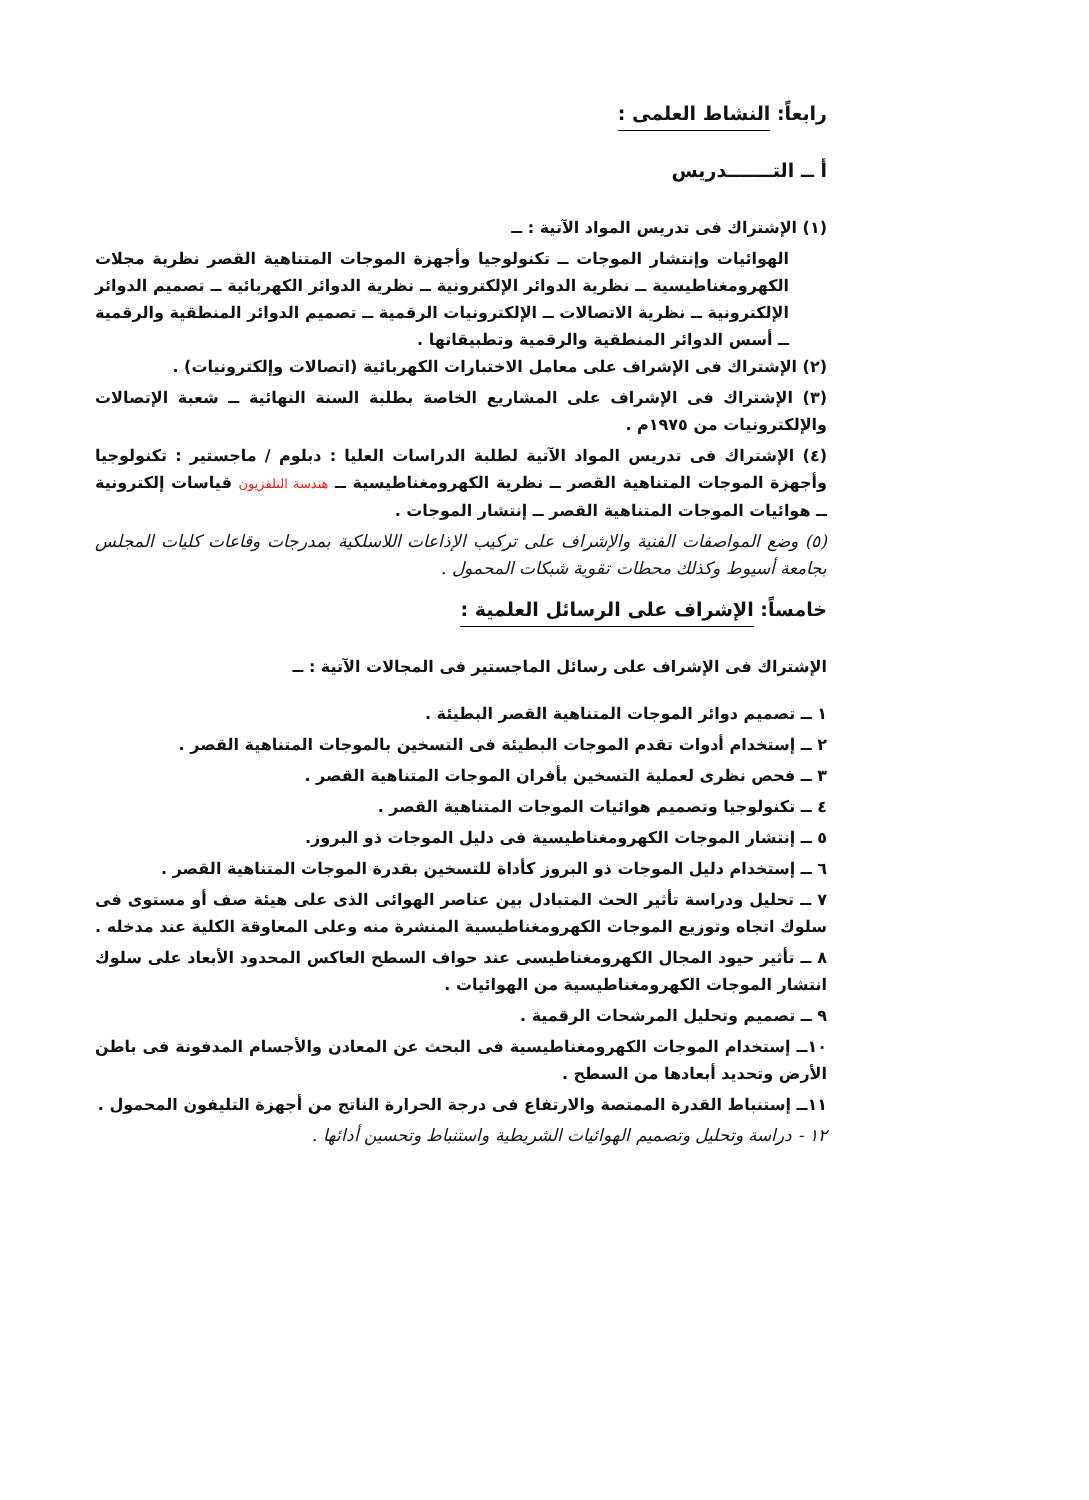رابعاً: النشاط العلمى :
أ ــ التـــــــدريس
(١) الإشتراك فى تدريس المواد الآتية : ــ
الهوائيات وإنتشار الموجات ــ تكنولوجيا وأجهزة الموجات المتناهية القصر نظرية مجلات الكهرومغناطيسية ــ نظرية الدوائر الإلكترونية ــ نظرية الدوائر الكهربائية ــ تصميم الدوائر الإلكترونية ــ نظرية الاتصالات ــ الإلكترونيات الرقمية ــ تصميم الدوائر المنطقية والرقمية ــ أسس الدوائر المنطقية والرقمية وتطبيقاتها .
(٢) الإشتراك فى الإشراف على معامل الاختبارات الكهربائية (اتصالات وإلكترونيات) .
(٣) الإشتراك فى الإشراف على المشاريع الخاصة بطلبة السنة النهائية ــ شعبة الإتصالات والإلكترونيات من ١٩٧٥م .
(٤) الإشتراك فى تدريس المواد الآتية لطلبة الدراسات العليا : دبلوم / ماجستير : تكنولوجيا وأجهزة الموجات المتناهية القصر ــ نظرية الكهرومغناطيسية ــ هندسة التلفزيون قياسات إلكترونية ــ هوائيات الموجات المتناهية القصر ــ إنتشار الموجات .
(٥) وضع المواصفات الفنية والإشراف على تركيب الإذاعات اللاسلكية بمدرجات وقاعات كليات المجلس بجامعة أسيوط وكذلك محطات تقوية شبكات المحمول .
خامساً: الإشراف على الرسائل العلمية :
الإشتراك فى الإشراف على رسائل الماجستير فى المجالات الآتية : ــ
١ ــ تصميم دوائر الموجات المتناهية القصر البطيئة .
٢ ــ إستخدام أدوات تقدم الموجات البطيئة فى التسخين بالموجات المتناهية القصر .
٣ ــ فحص نظرى لعملية التسخين بأفران الموجات المتناهية القصر .
٤ ــ تكنولوجيا وتصميم هوائيات الموجات المتناهية القصر .
٥ ــ إنتشار الموجات الكهرومغناطيسية فى دليل الموجات ذو البروز.
٦ ــ إستخدام دليل الموجات ذو البروز كأداة للتسخين بقدرة الموجات المتناهية القصر .
٧ ــ تحليل ودراسة تأثير الحث المتبادل بين عناصر الهوائى الذى على هيئة صف أو مستوى فى سلوك اتجاه وتوزيع الموجات الكهرومغناطيسية المنشرة منه وعلى المعاوقة الكلية عند مدخله .
٨ ــ تأثير حيود المجال الكهرومغناطيسى عند حواف السطح العاكس المحدود الأبعاد على سلوك انتشار الموجات الكهرومغناطيسية من الهوائيات .
٩ ــ تصميم وتحليل المرشحات الرقمية .
١٠ــ إستخدام الموجات الكهرومغناطيسية فى البحث عن المعادن والأجسام المدفونة فى باطن الأرض وتحديد أبعادها من السطح .
١١ــ إستنباط القدرة الممتصة والارتفاع فى درجة الحرارة الناتج من أجهزة التليفون المحمول .
١٢ - دراسة وتحليل وتصميم الهوائيات الشريطية واستنباط وتحسين أدائها .